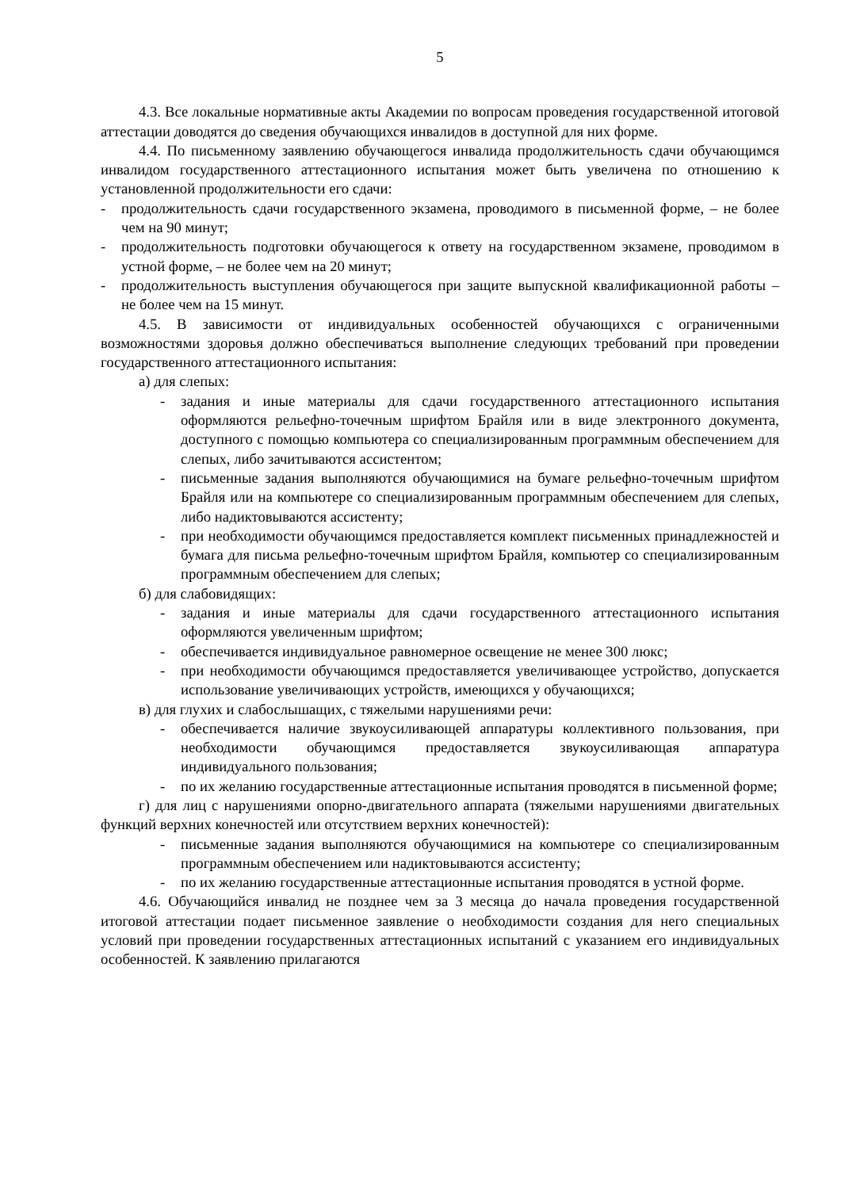5
4.3. Все локальные нормативные акты Академии по вопросам проведения государственной итоговой аттестации доводятся до сведения обучающихся инвалидов в доступной для них форме.
4.4. По письменному заявлению обучающегося инвалида продолжительность сдачи обучающимся инвалидом государственного аттестационного испытания может быть увеличена по отношению к установленной продолжительности его сдачи:
- продолжительность сдачи государственного экзамена, проводимого в письменной форме, – не более чем на 90 минут;
- продолжительность подготовки обучающегося к ответу на государственном экзамене, проводимом в устной форме, – не более чем на 20 минут;
- продолжительность выступления обучающегося при защите выпускной квалификационной работы – не более чем на 15 минут.
4.5. В зависимости от индивидуальных особенностей обучающихся с ограниченными возможностями здоровья должно обеспечиваться выполнение следующих требований при проведении государственного аттестационного испытания:
а) для слепых:
- задания и иные материалы для сдачи государственного аттестационного испытания оформляются рельефно-точечным шрифтом Брайля или в виде электронного документа, доступного с помощью компьютера со специализированным программным обеспечением для слепых, либо зачитываются ассистентом;
- письменные задания выполняются обучающимися на бумаге рельефно-точечным шрифтом Брайля или на компьютере со специализированным программным обеспечением для слепых, либо надиктовываются ассистенту;
- при необходимости обучающимся предоставляется комплект письменных принадлежностей и бумага для письма рельефно-точечным шрифтом Брайля, компьютер со специализированным программным обеспечением для слепых;
б) для слабовидящих:
- задания и иные материалы для сдачи государственного аттестационного испытания оформляются увеличенным шрифтом;
- обеспечивается индивидуальное равномерное освещение не менее 300 люкс;
- при необходимости обучающимся предоставляется увеличивающее устройство, допускается использование увеличивающих устройств, имеющихся у обучающихся;
в) для глухих и слабослышащих, с тяжелыми нарушениями речи:
- обеспечивается наличие звукоусиливающей аппаратуры коллективного пользования, при необходимости обучающимся предоставляется звукоусиливающая аппаратура индивидуального пользования;
- по их желанию государственные аттестационные испытания проводятся в письменной форме;
г) для лиц с нарушениями опорно-двигательного аппарата (тяжелыми нарушениями двигательных функций верхних конечностей или отсутствием верхних конечностей):
- письменные задания выполняются обучающимися на компьютере со специализированным программным обеспечением или надиктовываются ассистенту;
- по их желанию государственные аттестационные испытания проводятся в устной форме.
4.6. Обучающийся инвалид не позднее чем за 3 месяца до начала проведения государственной итоговой аттестации подает письменное заявление о необходимости создания для него специальных условий при проведении государственных аттестационных испытаний с указанием его индивидуальных особенностей. К заявлению прилагаются